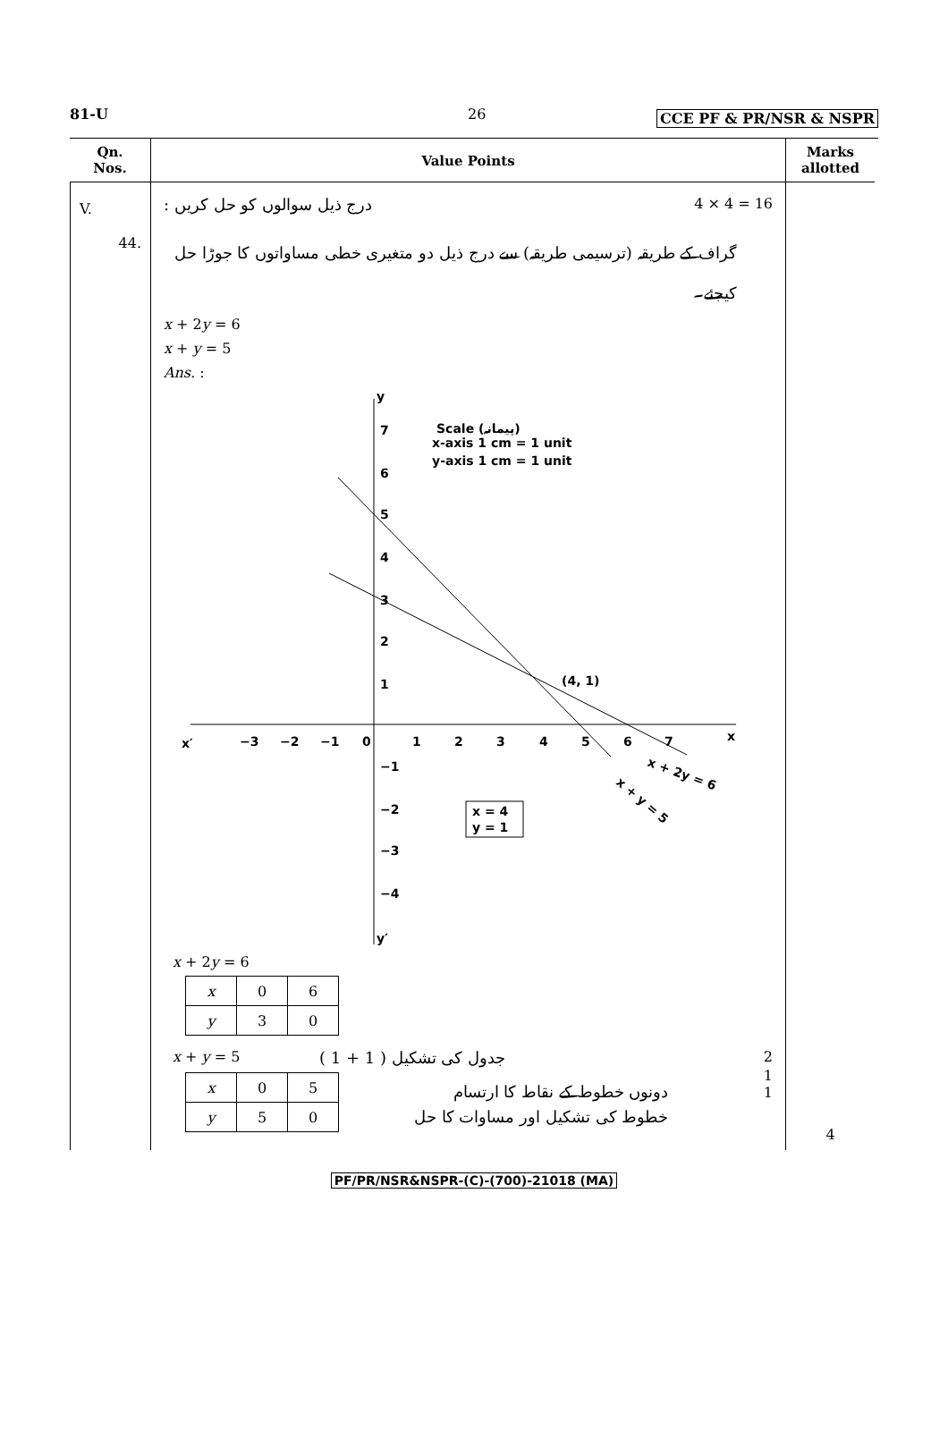81-U 26 CCE PF & PR/NSR & NSPR
Qn.
Nos.
Value Points
Marks
allotted
V.
44.
درج ذیل سوالوں کو حل کریں : 4 × 4 = 16
گراف کے طریقہ (ترسیمی طریقہ) سے درج ذیل دو متغیری خطی مساواتوں کا جوڑا حل کیجئے۔
x + 2y = 6
x + y = 5
Ans. :
y
y′
x
x′
−3
−2
−1
0
1
2
3
4
5
6
7
7
6
5
4
3
2
1
−1
−2
−3
−4
(4, 1)
Scale (پیمانہ)
x-axis 1 cm = 1 unit
y-axis 1 cm = 1 unit
x = 4
y = 1
x + 2y = 6
x + y = 5
x + 2y = 6
| x | 0 | 6 |
| y | 3 | 0 |
x + y = 5 جدول کی تشکیل ( 1 + 1 ) 2
| x | 0 | 5 |
| y | 5 | 0 |
دونوں خطوط کے نقاط کا ارتسام
خطوط کی تشکیل اور مساوات کا حل
1
1
4
PF/PR/NSR&NSPR-(C)-(700)-21018 (MA)